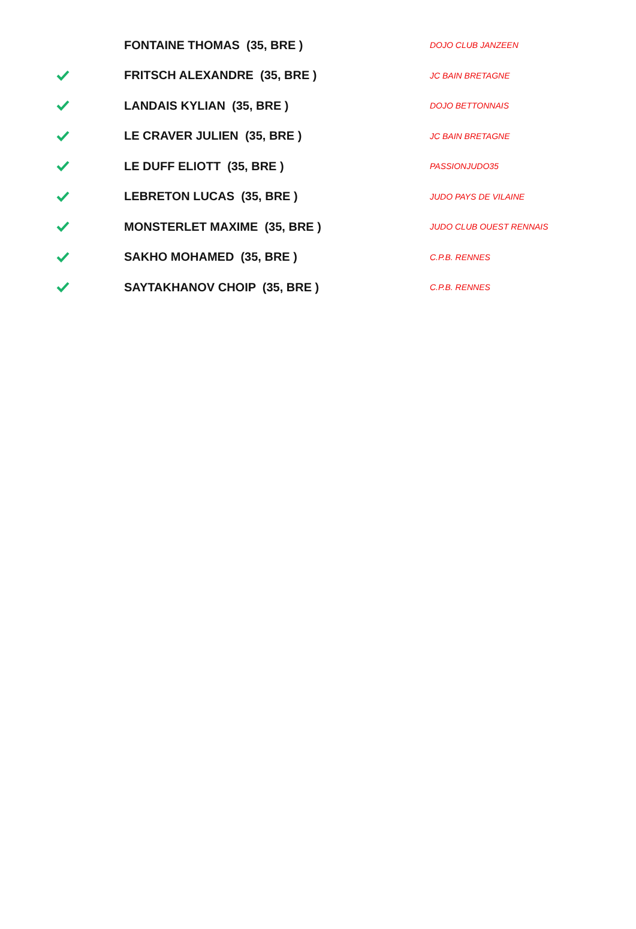| | FONTAINE THOMAS (35, BRE ) | DOJO CLUB JANZEEN |
| | FRITSCH ALEXANDRE (35, BRE ) | JC BAIN BRETAGNE |
| | LANDAIS KYLIAN (35, BRE ) | DOJO BETTONNAIS |
| | LE CRAVER JULIEN (35, BRE ) | JC BAIN BRETAGNE |
| | LE DUFF ELIOTT (35, BRE ) | PASSIONJUDO35 |
| | LEBRETON LUCAS (35, BRE ) | JUDO PAYS DE VILAINE |
| | MONSTERLET MAXIME (35, BRE ) | JUDO CLUB OUEST RENNAIS |
| | SAKHO MOHAMED (35, BRE ) | C.P.B. RENNES |
| | SAYTAKHANOV CHOIP (35, BRE ) | C.P.B. RENNES |